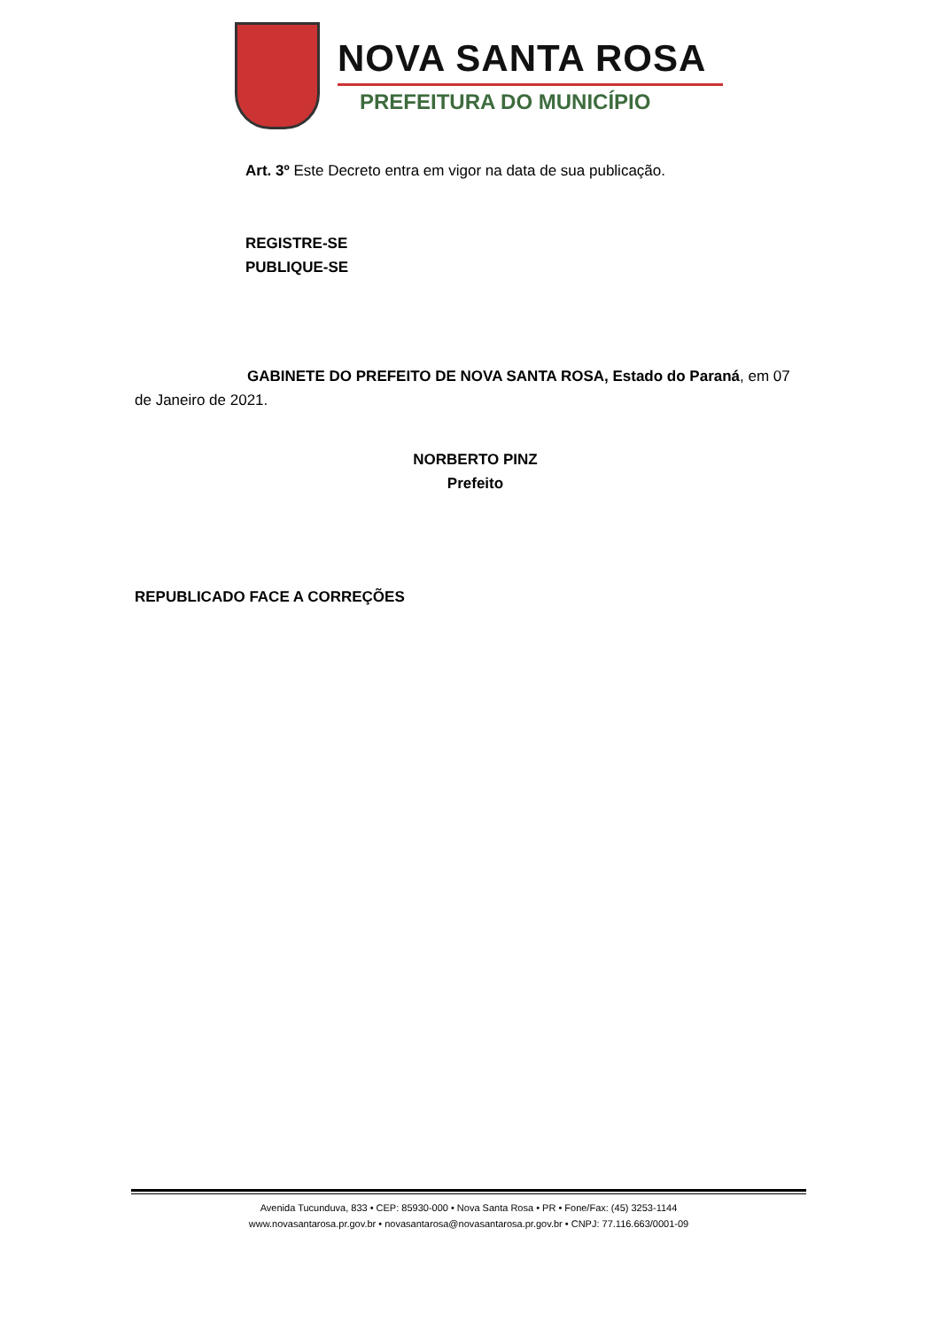NOVA SANTA ROSA
PREFEITURA DO MUNICÍPIO
Art. 3º Este Decreto entra em vigor na data de sua publicação.
REGISTRE-SE
PUBLIQUE-SE
GABINETE DO PREFEITO DE NOVA SANTA ROSA, Estado do Paraná, em 07 de Janeiro de 2021.
NORBERTO PINZ
Prefeito
REPUBLICADO FACE A CORREÇÕES
Avenida Tucunduva, 833 • CEP: 85930-000 • Nova Santa Rosa • PR • Fone/Fax: (45) 3253-1144
www.novasantarosa.pr.gov.br • novasantarosa@novasantarosa.pr.gov.br • CNPJ: 77.116.663/0001-09